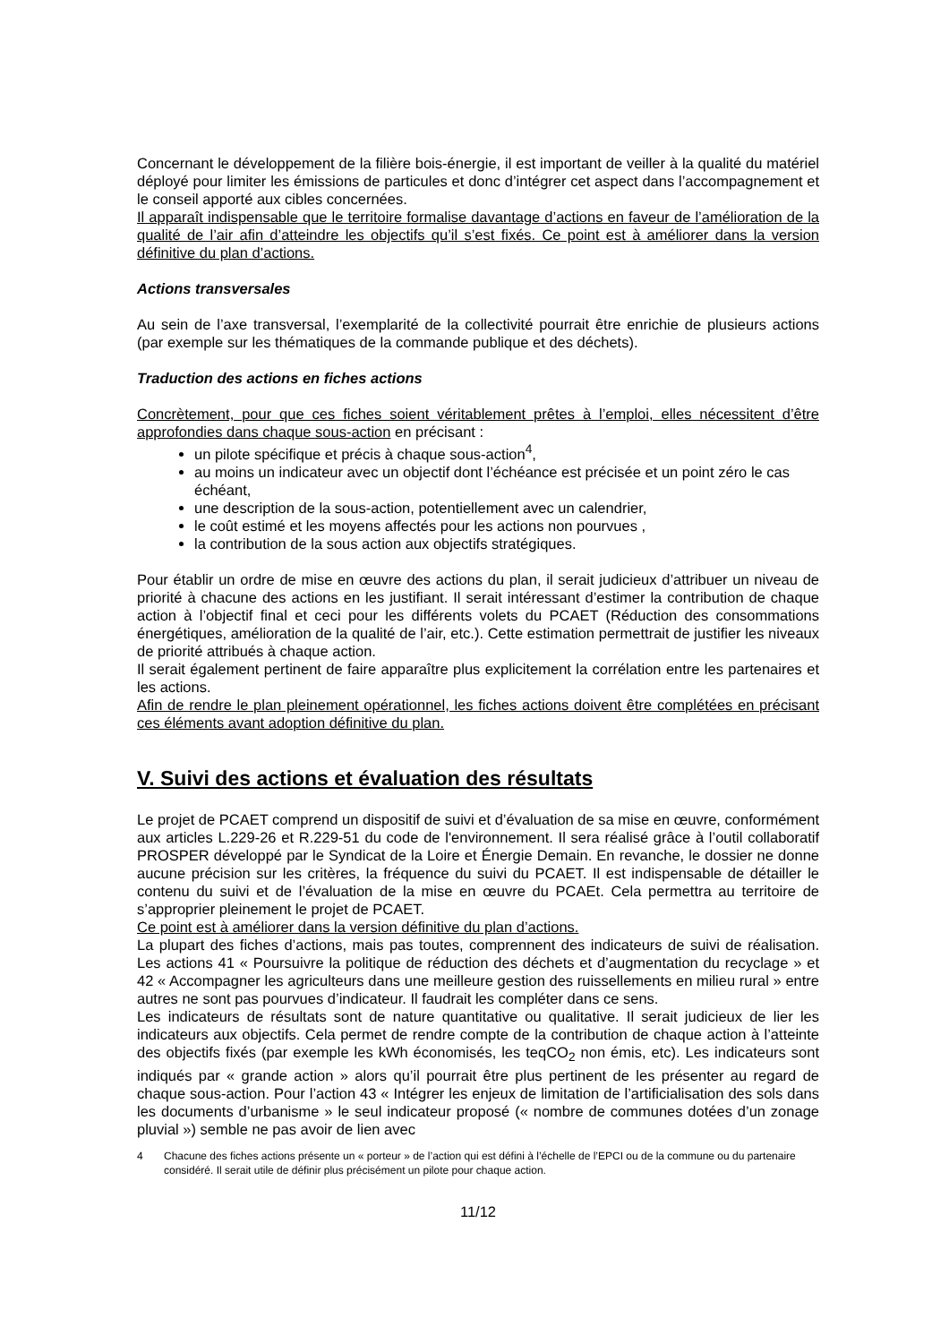Concernant le développement de la filière bois-énergie, il est important de veiller à la qualité du matériel déployé pour limiter les émissions de particules et donc d’intégrer cet aspect dans l’accompagnement et le conseil apporté aux cibles concernées.
Il apparaît indispensable que le territoire formalise davantage d’actions en faveur de l’amélioration de la qualité de l’air afin d’atteindre les objectifs qu’il s’est fixés. Ce point est à améliorer dans la version définitive du plan d’actions.
Actions transversales
Au sein de l’axe transversal, l’exemplarité de la collectivité pourrait être enrichie de plusieurs actions (par exemple sur les thématiques de la commande publique et des déchets).
Traduction des actions en fiches actions
Concrètement, pour que ces fiches soient véritablement prêtes à l’emploi, elles nécessitent d’être approfondies dans chaque sous-action en précisant :
un pilote spécifique et précis à chaque sous-action<sup>4</sup>,
au moins un indicateur avec un objectif dont l’échéance est précisée et un point zéro le cas échéant,
une description de la sous-action, potentiellement avec un calendrier,
le coût estimé et les moyens affectés pour les actions non pourvues ,
la contribution de la sous action aux objectifs stratégiques.
Pour établir un ordre de mise en œuvre des actions du plan, il serait judicieux d’attribuer un niveau de priorité à chacune des actions en les justifiant. Il serait intéressant d’estimer la contribution de chaque action à l’objectif final et ceci pour les différents volets du PCAET (Réduction des consommations énergétiques, amélioration de la qualité de l’air, etc.). Cette estimation permettrait de justifier les niveaux de priorité attribués à chaque action.
Il serait également pertinent de faire apparaître plus explicitement la corrélation entre les partenaires et les actions.
Afin de rendre le plan pleinement opérationnel, les fiches actions doivent être complétées en précisant ces éléments avant adoption définitive du plan.
V. Suivi des actions et évaluation des résultats
Le projet de PCAET comprend un dispositif de suivi et d’évaluation de sa mise en œuvre, conformément aux articles L.229-26 et R.229-51 du code de l'environnement. Il sera réalisé grâce à l’outil collaboratif PROSPER développé par le Syndicat de la Loire et Énergie Demain. En revanche, le dossier ne donne aucune précision sur les critères, la fréquence du suivi du PCAET. Il est indispensable de détailler le contenu du suivi et de l’évaluation de la mise en œuvre du PCAEt. Cela permettra au territoire de s’approprier pleinement le projet de PCAET.
Ce point est à améliorer dans la version définitive du plan d’actions.
La plupart des fiches d’actions, mais pas toutes, comprennent des indicateurs de suivi de réalisation. Les actions 41 « Poursuivre la politique de réduction des déchets et d’augmentation du recyclage » et 42 « Accompagner les agriculteurs dans une meilleure gestion des ruissellements en milieu rural » entre autres ne sont pas pourvues d’indicateur. Il faudrait les compléter dans ce sens.
Les indicateurs de résultats sont de nature quantitative ou qualitative. Il serait judicieux de lier les indicateurs aux objectifs. Cela permet de rendre compte de la contribution de chaque action à l’atteinte des objectifs fixés (par exemple les kWh économisés, les teqCO<sub>2</sub> non émis, etc). Les indicateurs sont indiqués par « grande action » alors qu’il pourrait être plus pertinent de les présenter au regard de chaque sous-action. Pour l’action 43 « Intégrer les enjeux de limitation de l’artificialisation des sols dans les documents d’urbanisme » le seul indicateur proposé (« nombre de communes dotées d’un zonage pluvial ») semble ne pas avoir de lien avec
4 Chacune des fiches actions présente un « porteur » de l’action qui est défini à l’échelle de l’EPCI ou de la commune ou du partenaire considéré. Il serait utile de définir plus précisément un pilote pour chaque action.
11/12